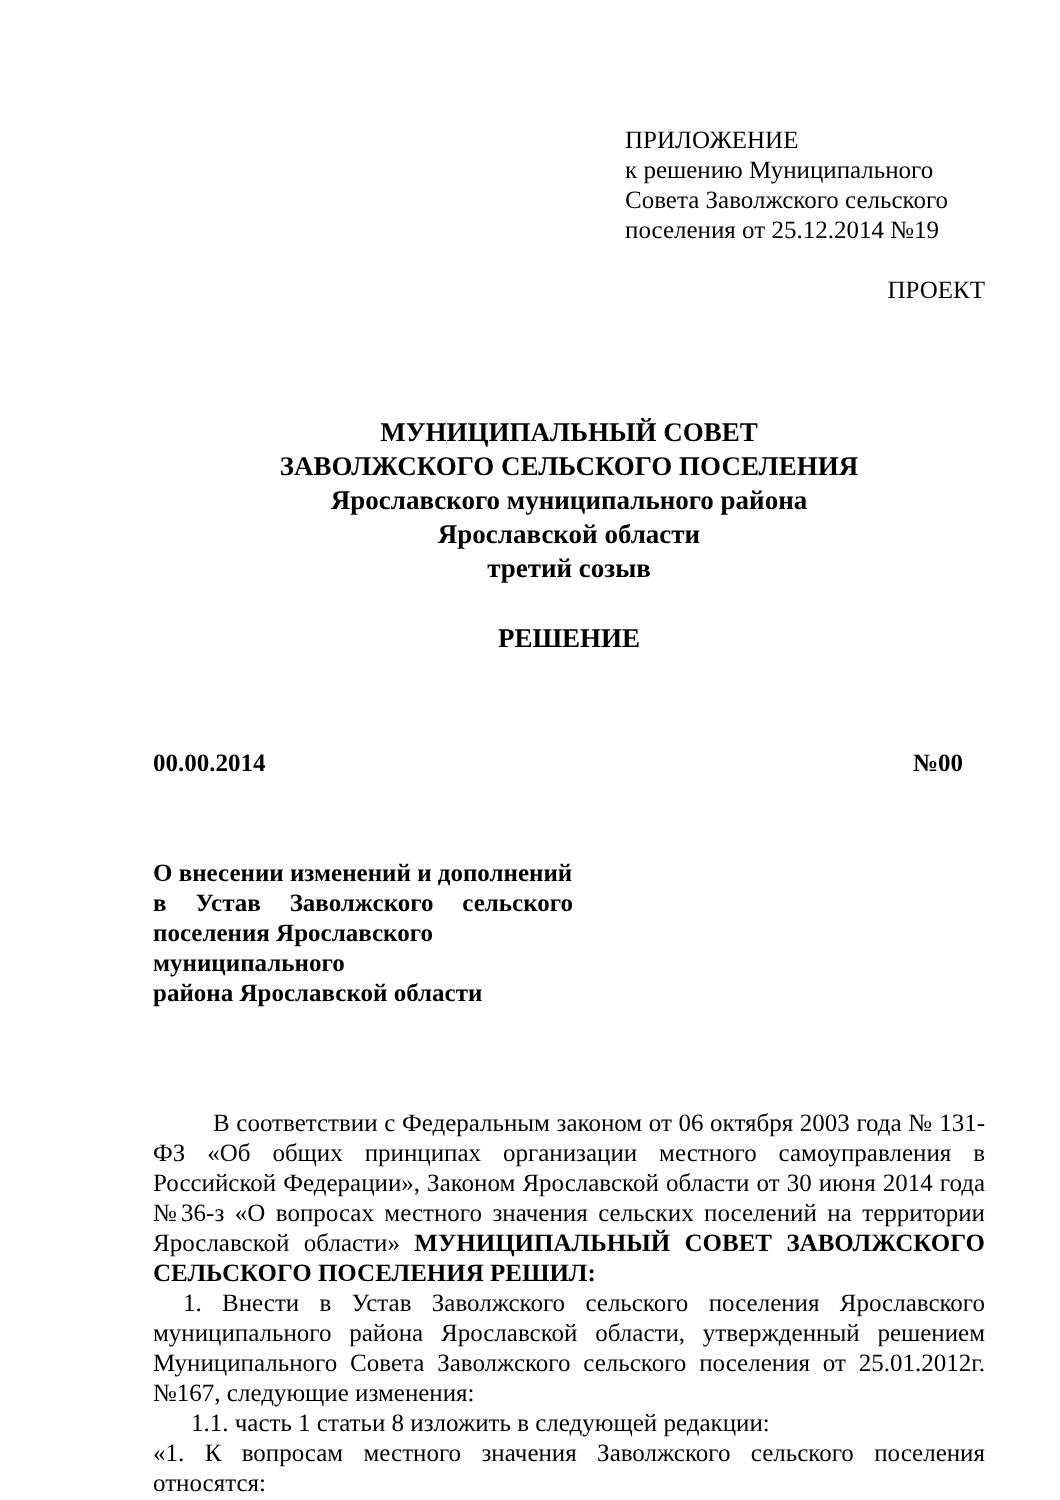ПРИЛОЖЕНИЕ
к решению Муниципального
Совета Заволжского сельского
поселения от 25.12.2014 №19
ПРОЕКТ
МУНИЦИПАЛЬНЫЙ СОВЕТ
ЗАВОЛЖСКОГО СЕЛЬСКОГО ПОСЕЛЕНИЯ
Ярославского муниципального района
Ярославской области
третий созыв
РЕШЕНИЕ
00.00.2014 №00
О внесении изменений и дополнений
в Устав Заволжского сельского
поселения Ярославского
муниципального
района Ярославской области
В соответствии с Федеральным законом от 06 октября 2003 года № 131-ФЗ «Об общих принципах организации местного самоуправления в Российской Федерации», Законом Ярославской области от 30 июня 2014 года №36-з «О вопросах местного значения сельских поселений на территории Ярославской области» МУНИЦИПАЛЬНЫЙ СОВЕТ ЗАВОЛЖСКОГО СЕЛЬСКОГО ПОСЕЛЕНИЯ РЕШИЛ:
1. Внести в Устав Заволжского сельского поселения Ярославского муниципального района Ярославской области, утвержденный решением Муниципального Совета Заволжского сельского поселения от 25.01.2012г. №167, следующие изменения:
1.1. часть 1 статьи 8 изложить в следующей редакции:
«1. К вопросам местного значения Заволжского сельского поселения относятся: